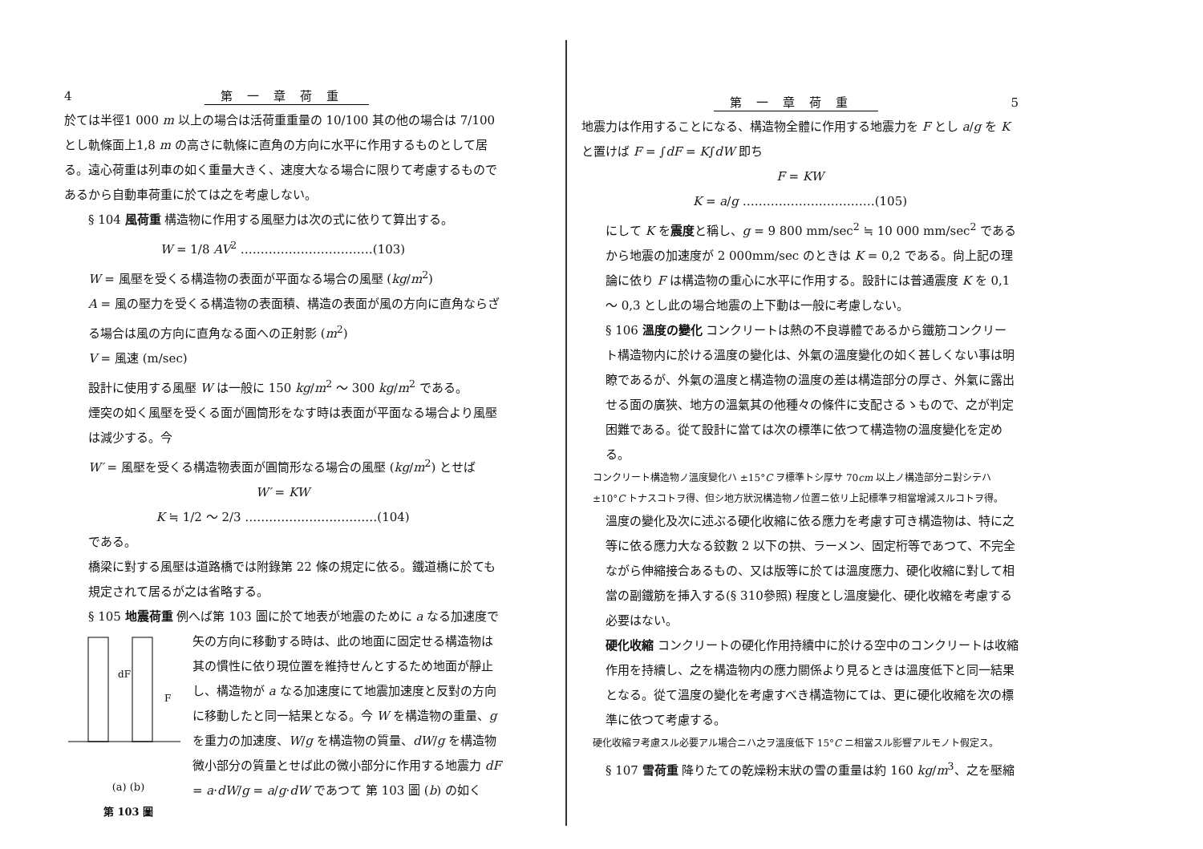4 第一章荷重
於ては半徑1 000 m 以上の場合は活荷重重量の 10/100 其の他の場合は 7/100 とし軌條面上1,8 m の高さに軌條に直角の方向に水平に作用するものとして居る。遠心荷重は列車の如く重量大きく、速度大なる場合に限りて考慮するものであるから自動車荷重に於ては之を考慮しない。
§ 104 風荷重 構造物に作用する風壓力は次の式に依りて算出する。
W = 1/8 AV<sup>2</sup> ……………………………(103)
W = 風壓を受くる構造物の表面が平面なる場合の風壓 (kg/m<sup>2</sup>)
A = 風の壓力を受くる構造物の表面積、構造の表面が風の方向に直角ならざる場合は風の方向に直角なる面への正射影 (m<sup>2</sup>)
V = 風速 (m/sec)
設計に使用する風壓 W は一般に 150 kg/m<sup>2</sup> ～ 300 kg/m<sup>2</sup> である。
煙突の如く風壓を受くる面が圓筒形をなす時は表面が平面なる場合より風壓は減少する。今
W′ = 風壓を受くる構造物表面が圓筒形なる場合の風壓 (kg/m<sup>2</sup>) とせば
W′ = KW
K ≒ 1/2 ～ 2/3 ……………………………(104)
である。
橋梁に對する風壓は道路橋では附錄第 22 條の規定に依る。鐵道橋に於ても規定されて居るが之は省略する。
§ 105 地震荷重 例へば第 103 圖に於て地表が地震のために a なる加速度で
dF
F
(a) (b)
第 103 圖
矢の方向に移動する時は、此の地面に固定せる構造物は其の慣性に依り現位置を維持せんとするため地面が靜止し、構造物が a なる加速度にて地震加速度と反對の方向に移動したと同一結果となる。今 W を構造物の重量、g を重力の加速度、W/g を構造物の質量、dW/g を構造物微小部分の質量とせば此の微小部分に作用する地震力 dF = a·dW/g = a/g·dW であつて 第 103 圖 (b) の如く
第一章荷重 5
地震力は作用することになる、構造物全體に作用する地震力を F とし a/g を K と置けば F = ∫dF = K∫dW 即ち
F = KW
K = a/g ……………………………(105)
にして K を震度と稱し、g = 9 800 mm/sec<sup>2</sup> ≒ 10 000 mm/sec<sup>2</sup> であるから地震の加速度が 2 000mm/sec のときは K = 0,2 である。尙上記の理論に依り F は構造物の重心に水平に作用する。設計には普通震度 K を 0,1 ～ 0,3 とし此の場合地震の上下動は一般に考慮しない。
§ 106 溫度の變化 コンクリートは熱の不良導體であるから鐵筋コンクリート構造物内に於ける溫度の變化は、外氣の溫度變化の如く甚しくない事は明瞭であるが、外氣の溫度と構造物の溫度の差は構造部分の厚さ、外氣に露出せる面の廣狹、地方の溫氣其の他種々の條件に支配さるゝもので、之が判定困難である。從て設計に當ては次の標準に依つて構造物の溫度變化を定める。
コンクリート構造物ノ溫度變化ハ ±15°C ヲ標準トシ厚サ 70cm 以上ノ構造部分ニ對シテハ±10°C トナスコトヲ得、但シ地方狀況構造物ノ位置ニ依リ上記標準ヲ相當增減スルコトヲ得。
溫度の變化及次に述ぶる硬化收縮に依る應力を考慮す可き構造物は、特に之等に依る應力大なる鉸數 2 以下の拱、ラーメン、固定桁等であつて、不完全ながら伸縮接合あるもの、又は版等に於ては溫度應力、硬化收縮に對して相當の副鐵筋を挿入する(§ 310參照) 程度とし溫度變化、硬化收縮を考慮する必要はない。
硬化收縮 コンクリートの硬化作用持續中に於ける空中のコンクリートは收縮作用を持續し、之を構造物内の應力關係より見るときは溫度低下と同一結果となる。從て溫度の變化を考慮すべき構造物にては、更に硬化收縮を次の標準に依つて考慮する。
硬化收縮ヲ考慮スル必要アル場合ニハ之ヲ溫度低下 15°C ニ相當スル影響アルモノト假定ス。
§ 107 雪荷重 降りたての乾燥粉末狀の雪の重量は約 160 kg/m<sup>3</sup>、之を壓縮